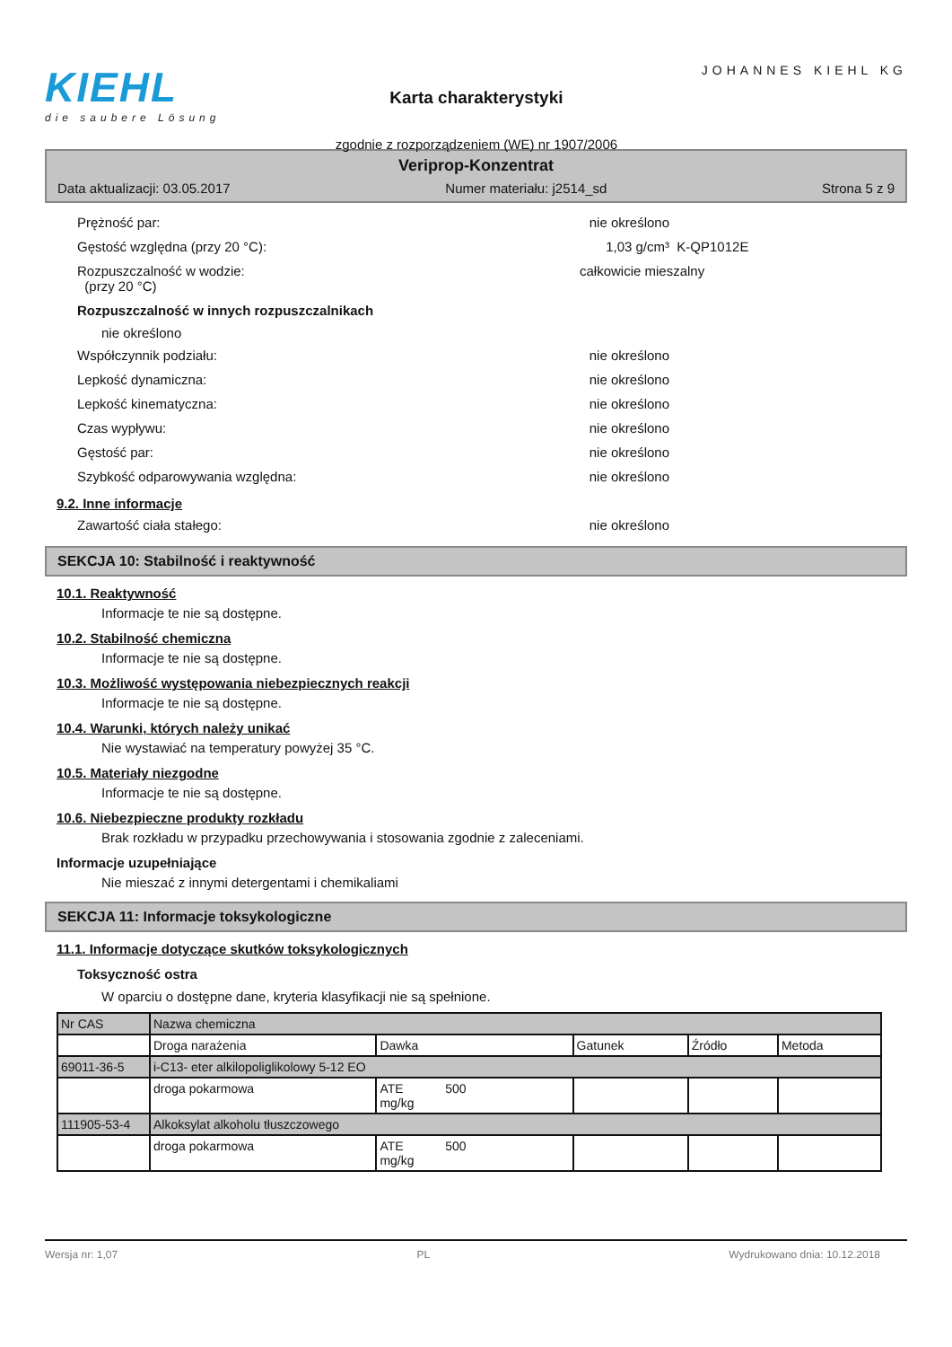KIEHL
die saubere Lösung
Karta charakterystyki
zgodnie z rozporządzeniem (WE) nr 1907/2006
JOHANNES KIEHL KG
Veriprop-Konzentrat
Data aktualizacji: 03.05.2017 Numer materiału: j2514_sd Strona 5 z 9
Prężność par: nie określono
Gęstość względna (przy 20 °C): 1,03 g/cm³ K-QP1012E
Rozpuszczalność w wodzie:
(przy 20 °C)
całkowicie mieszalny
Rozpuszczalność w innych rozpuszczalnikach
nie określono
Współczynnik podziału: nie określono
Lepkość dynamiczna: nie określono
Lepkość kinematyczna: nie określono
Czas wypływu: nie określono
Gęstość par: nie określono
Szybkość odparowywania względna: nie określono
9.2. Inne informacje
Zawartość ciała stałego: nie określono
SEKCJA 10: Stabilność i reaktywność
10.1. Reaktywność
Informacje te nie są dostępne.
10.2. Stabilność chemiczna
Informacje te nie są dostępne.
10.3. Możliwość występowania niebezpiecznych reakcji
Informacje te nie są dostępne.
10.4. Warunki, których należy unikać
Nie wystawiać na temperatury powyżej 35 °C.
10.5. Materiały niezgodne
Informacje te nie są dostępne.
10.6. Niebezpieczne produkty rozkładu
Brak rozkładu w przypadku przechowywania i stosowania zgodnie z zaleceniami.
Informacje uzupełniające
Nie mieszać z innymi detergentami i chemikaliami
SEKCJA 11: Informacje toksykologiczne
11.1. Informacje dotyczące skutków toksykologicznych
Toksyczność ostra
W oparciu o dostępne dane, kryteria klasyfikacji nie są spełnione.
| Nr CAS | Nazwa chemiczna | | | | |
| | Droga narażenia | Dawka | Gatunek | Źródło | Metoda |
| 69011-36-5 | i-C13- eter alkilopoliglikolowy 5-12 EO | | | | |
| | droga pokarmowa | ATE 500 mg/kg | | | |
| 111905-53-4 | Alkoksylat alkoholu tłuszczowego | | | | |
| | droga pokarmowa | ATE 500 mg/kg | | | |
Wersja nr: 1,07 PL Wydrukowano dnia: 10.12.2018